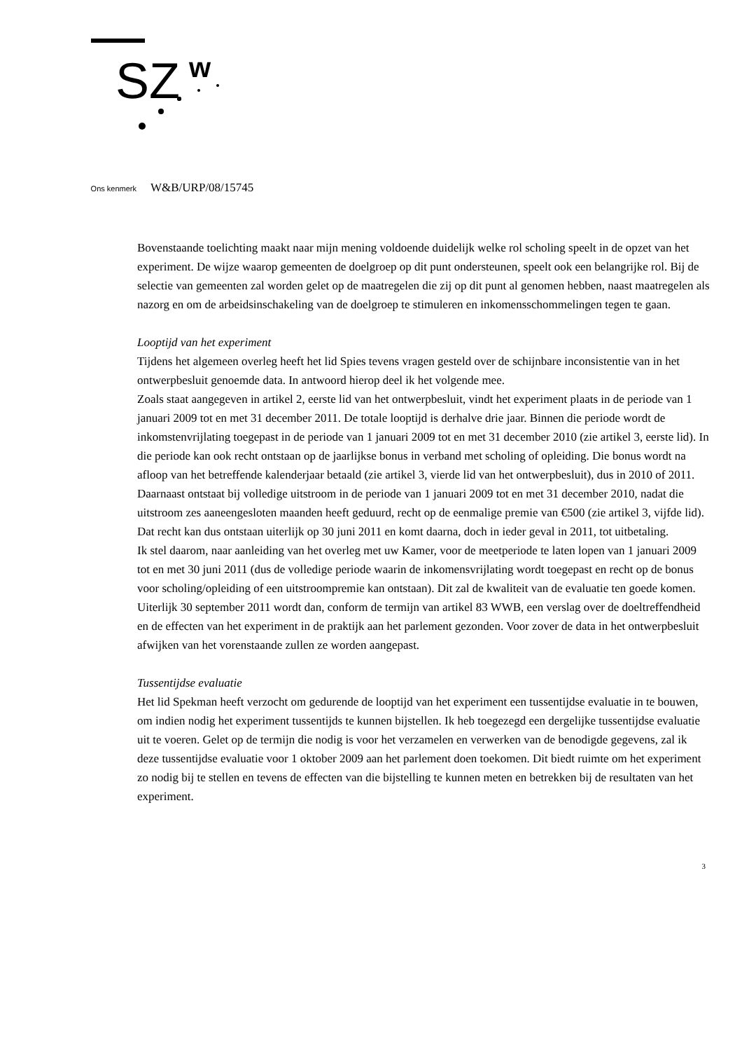SZ
w
Ons kenmerk W&B/URP/08/15745
Bovenstaande toelichting maakt naar mijn mening voldoende duidelijk welke rol scholing speelt in de opzet van het experiment. De wijze waarop gemeenten de doelgroep op dit punt ondersteunen, speelt ook een belangrijke rol. Bij de selectie van gemeenten zal worden gelet op de maatregelen die zij op dit punt al genomen hebben, naast maatregelen als nazorg en om de arbeidsinschakeling van de doelgroep te stimuleren en inkomensschommelingen tegen te gaan.
Looptijd van het experiment
Tijdens het algemeen overleg heeft het lid Spies tevens vragen gesteld over de schijnbare inconsistentie van in het ontwerpbesluit genoemde data. In antwoord hierop deel ik het volgende mee.
Zoals staat aangegeven in artikel 2, eerste lid van het ontwerpbesluit, vindt het experiment plaats in de periode van 1 januari 2009 tot en met 31 december 2011. De totale looptijd is derhalve drie jaar. Binnen die periode wordt de inkomstenvrijlating toegepast in de periode van 1 januari 2009 tot en met 31 december 2010 (zie artikel 3, eerste lid). In die periode kan ook recht ontstaan op de jaarlijkse bonus in verband met scholing of opleiding. Die bonus wordt na afloop van het betreffende kalenderjaar betaald (zie artikel 3, vierde lid van het ontwerpbesluit), dus in 2010 of 2011. Daarnaast ontstaat bij volledige uitstroom in de periode van 1 januari 2009 tot en met 31 december 2010, nadat die uitstroom zes aaneengesloten maanden heeft geduurd, recht op de eenmalige premie van €500 (zie artikel 3, vijfde lid). Dat recht kan dus ontstaan uiterlijk op 30 juni 2011 en komt daarna, doch in ieder geval in 2011, tot uitbetaling.
Ik stel daarom, naar aanleiding van het overleg met uw Kamer, voor de meetperiode te laten lopen van 1 januari 2009 tot en met 30 juni 2011 (dus de volledige periode waarin de inkomensvrijlating wordt toegepast en recht op de bonus voor scholing/opleiding of een uitstroompremie kan ontstaan). Dit zal de kwaliteit van de evaluatie ten goede komen. Uiterlijk 30 september 2011 wordt dan, conform de termijn van artikel 83 WWB, een verslag over de doeltreffendheid en de effecten van het experiment in de praktijk aan het parlement gezonden. Voor zover de data in het ontwerpbesluit afwijken van het vorenstaande zullen ze worden aangepast.
Tussentijdse evaluatie
Het lid Spekman heeft verzocht om gedurende de looptijd van het experiment een tussentijdse evaluatie in te bouwen, om indien nodig het experiment tussentijds te kunnen bijstellen. Ik heb toegezegd een dergelijke tussentijdse evaluatie uit te voeren. Gelet op de termijn die nodig is voor het verzamelen en verwerken van de benodigde gegevens, zal ik deze tussentijdse evaluatie voor 1 oktober 2009 aan het parlement doen toekomen. Dit biedt ruimte om het experiment zo nodig bij te stellen en tevens de effecten van die bijstelling te kunnen meten en betrekken bij de resultaten van het experiment.
3